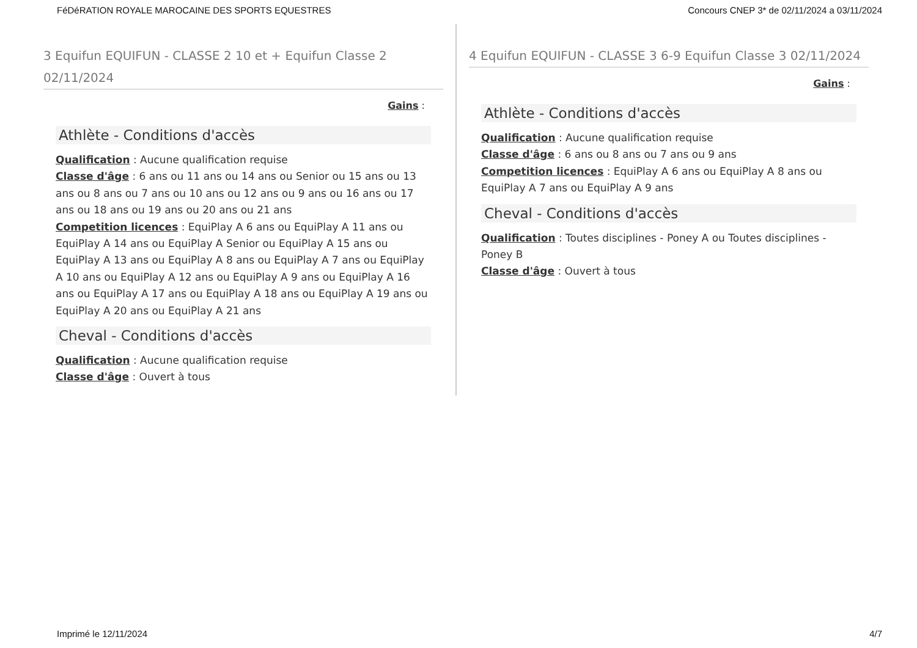FéDéRATION ROYALE MAROCAINE DES SPORTS EQUESTRES Concours CNEP 3* de 02/11/2024 a 03/11/2024
3 Equifun EQUIFUN - CLASSE 2 10 et + Equifun Classe 2 02/11/2024
Gains :
Athlète - Conditions d'accès
Qualification : Aucune qualification requise
Classe d'âge : 6 ans ou 11 ans ou 14 ans ou Senior ou 15 ans ou 13 ans ou 8 ans ou 7 ans ou 10 ans ou 12 ans ou 9 ans ou 16 ans ou 17 ans ou 18 ans ou 19 ans ou 20 ans ou 21 ans
Competition licences : EquiPlay A 6 ans ou EquiPlay A 11 ans ou EquiPlay A 14 ans ou EquiPlay A Senior ou EquiPlay A 15 ans ou EquiPlay A 13 ans ou EquiPlay A 8 ans ou EquiPlay A 7 ans ou EquiPlay A 10 ans ou EquiPlay A 12 ans ou EquiPlay A 9 ans ou EquiPlay A 16 ans ou EquiPlay A 17 ans ou EquiPlay A 18 ans ou EquiPlay A 19 ans ou EquiPlay A 20 ans ou EquiPlay A 21 ans
Cheval - Conditions d'accès
Qualification : Aucune qualification requise
Classe d'âge : Ouvert à tous
4 Equifun EQUIFUN - CLASSE 3 6-9 Equifun Classe 3 02/11/2024
Gains :
Athlète - Conditions d'accès
Qualification : Aucune qualification requise
Classe d'âge : 6 ans ou 8 ans ou 7 ans ou 9 ans
Competition licences : EquiPlay A 6 ans ou EquiPlay A 8 ans ou EquiPlay A 7 ans ou EquiPlay A 9 ans
Cheval - Conditions d'accès
Qualification : Toutes disciplines - Poney A ou Toutes disciplines - Poney B
Classe d'âge : Ouvert à tous
Imprimé le 12/11/2024 4/7